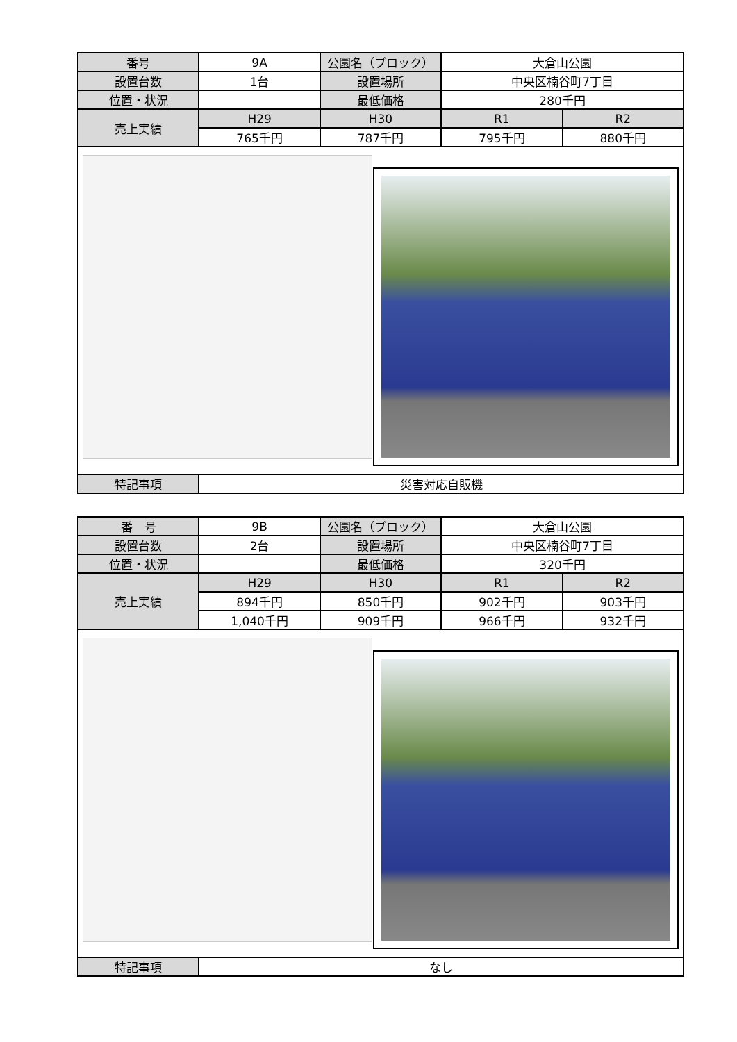| 番号 | 9A | 公園名（ブロック） | 大倉山公園 | |
| 設置台数 | 1台 | 設置場所 | 中央区楠谷町7丁目 | |
| 位置・状況 | | 最低価格 | 280千円 | |
| 売上実績 | H29 | H30 | R1 | R2 |
| | 765千円 | 787千円 | 795千円 | 880千円 |
| 特記事項 | 災害対応自販機 | | | |
| 番 号 | 9B | 公園名（ブロック） | 大倉山公園 | |
| 設置台数 | 2台 | 設置場所 | 中央区楠谷町7丁目 | |
| 位置・状況 | | 最低価格 | 320千円 | |
| 売上実績 | H29 | H30 | R1 | R2 |
| | 894千円 | 850千円 | 902千円 | 903千円 |
| | 1,040千円 | 909千円 | 966千円 | 932千円 |
| 特記事項 | なし | | | |